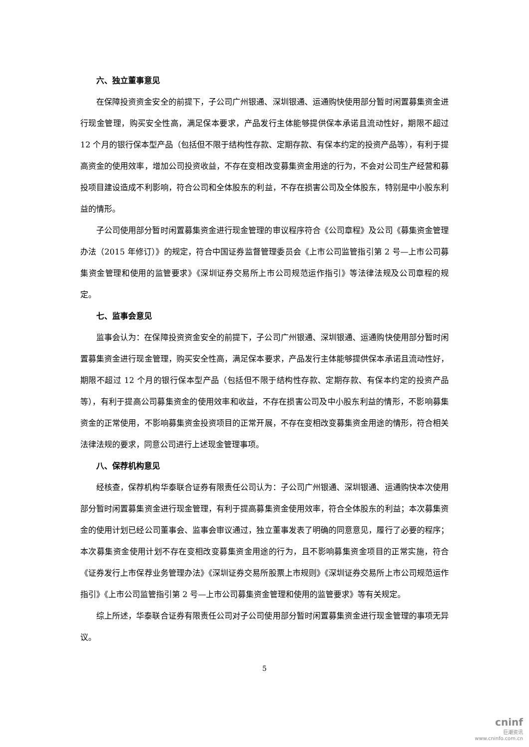六、独立董事意见
在保障投资资金安全的前提下，子公司广州银通、深圳银通、运通购快使用部分暂时闲置募集资金进行现金管理，购买安全性高，满足保本要求，产品发行主体能够提供保本承诺且流动性好，期限不超过 12 个月的银行保本型产品（包括但不限于结构性存款、定期存款、有保本约定的投资产品等），有利于提高资金的使用效率，增加公司投资收益，不存在变相改变募集资金用途的行为，不会对公司生产经营和募投项目建设造成不利影响，符合公司和全体股东的利益，不存在损害公司及全体股东，特别是中小股东利益的情形。
子公司使用部分暂时闲置募集资金进行现金管理的审议程序符合《公司章程》及公司《募集资金管理办法（2015 年修订）》的规定，符合中国证券监督管理委员会《上市公司监管指引第 2 号—上市公司募集资金管理和使用的监管要求》《深圳证券交易所上市公司规范运作指引》等法律法规及公司章程的规定。
七、监事会意见
监事会认为：在保障投资资金安全的前提下，子公司广州银通、深圳银通、运通购快使用部分暂时闲置募集资金进行现金管理，购买安全性高，满足保本要求，产品发行主体能够提供保本承诺且流动性好，期限不超过 12 个月的银行保本型产品（包括但不限于结构性存款、定期存款、有保本约定的投资产品等），有利于提高公司募集资金的使用效率和收益，不存在损害公司及中小股东利益的情形，不影响募集资金的正常使用，不影响募集资金投资项目的正常开展，不存在变相改变募集资金用途的情形，符合相关法律法规的要求，同意公司进行上述现金管理事项。
八、保荐机构意见
经核查，保荐机构华泰联合证券有限责任公司认为：子公司广州银通、深圳银通、运通购快本次使用部分暂时闲置募集资金进行现金管理，有利于提高募集资金使用效率，符合全体股东的利益；本次募集资金的使用计划已经公司董事会、监事会审议通过，独立董事发表了明确的同意意见，履行了必要的程序；本次募集资金使用计划不存在变相改变募集资金用途的行为，且不影响募集资金项目的正常实施，符合《证券发行上市保荐业务管理办法》《深圳证券交易所股票上市规则》《深圳证券交易所上市公司规范运作指引》《上市公司监管指引第 2 号—上市公司募集资金管理和使用的监管要求》等有关规定。
综上所述，华泰联合证券有限责任公司对子公司使用部分暂时闲置募集资金进行现金管理的事项无异议。
5
cninf
巨潮资讯
www.cninfo.com.cn